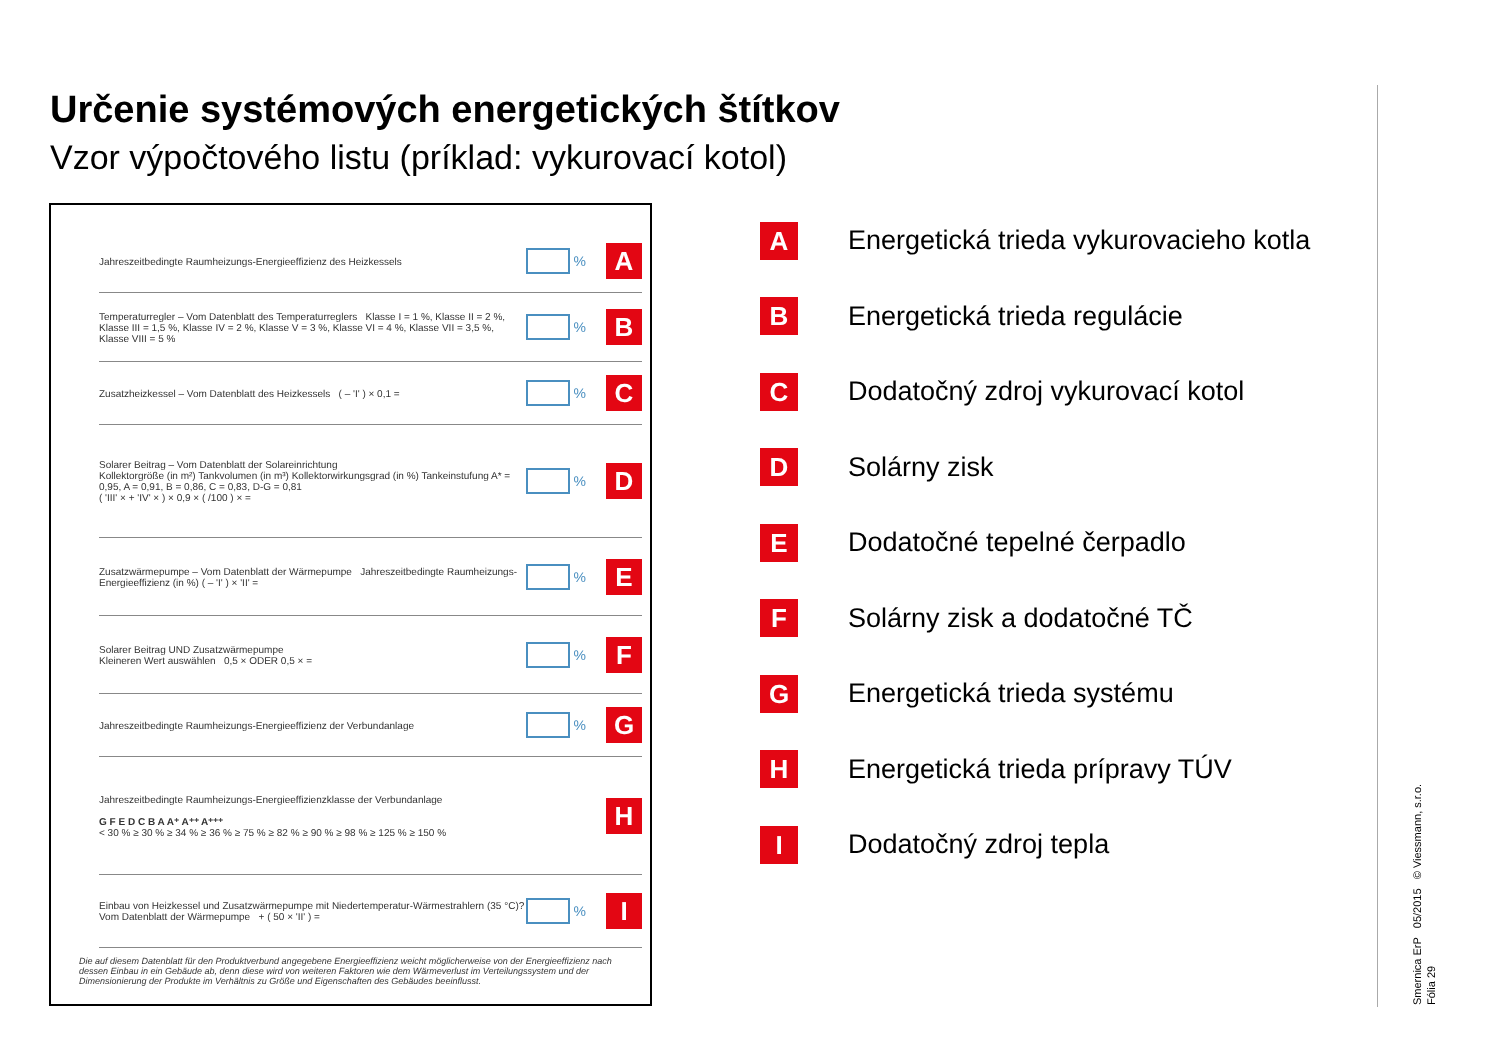Určenie systémových energetických štítkov
Vzor výpočtového listu (príklad: vykurovací kotol)
Jahreszeitbedingte Raumheizungs-Energieeffizienz des Heizkessels % A
Temperaturregler – Vom Datenblatt des Temperaturreglers Klasse I = 1 %, Klasse II = 2 %, Klasse III = 1,5 %, Klasse IV = 2 %, Klasse V = 3 %, Klasse VI = 4 %, Klasse VII = 3,5 %, Klasse VIII = 5 % % B
Zusatzheizkessel – Vom Datenblatt des Heizkessels ( – 'I' ) × 0,1 = % C
Solarer Beitrag – Vom Datenblatt der Solareinrichtung
Kollektorgröße (in m²) Tankvolumen (in m³) Kollektorwirkungsgrad (in %) Tankeinstufung A* = 0,95, A = 0,91, B = 0,86, C = 0,83, D-G = 0,81
( 'III' × + 'IV' × ) × 0,9 × ( /100 ) × = % D
Zusatzwärmepumpe – Vom Datenblatt der Wärmepumpe Jahreszeitbedingte Raumheizungs-Energieeffizienz (in %) ( – 'I' ) × 'II' = % E
Solarer Beitrag UND Zusatzwärmepumpe
Kleineren Wert auswählen 0,5 × ODER 0,5 × = % F
Jahreszeitbedingte Raumheizungs-Energieeffizienz der Verbundanlage % G
Jahreszeitbedingte Raumheizungs-Energieeffizienzklasse der Verbundanlage
G F E D C B A A⁺ A⁺⁺ A⁺⁺⁺
< 30 % ≥ 30 % ≥ 34 % ≥ 36 % ≥ 75 % ≥ 82 % ≥ 90 % ≥ 98 % ≥ 125 % ≥ 150 % H
Einbau von Heizkessel und Zusatzwärmepumpe mit Niedertemperatur-Wärmestrahlern (35 °C)?
Vom Datenblatt der Wärmepumpe + ( 50 × 'II' ) = % I
Die auf diesem Datenblatt für den Produktverbund angegebene Energieeffizienz weicht möglicherweise von der Energieeffizienz nach dessen Einbau in ein Gebäude ab, denn diese wird von weiteren Faktoren wie dem Wärmeverlust im Verteilungssystem und der Dimensionierung der Produkte im Verhältnis zu Größe und Eigenschaften des Gebäudes beeinflusst.
A Energetická trieda vykurovacieho kotla
B Energetická trieda regulácie
C Dodatočný zdroj vykurovací kotol
D Solárny zisk
E Dodatočné tepelné čerpadlo
F Solárny zisk a dodatočné TČ
G Energetická trieda systému
H Energetická trieda prípravy TÚV
I Dodatočný zdroj tepla
Smernica ErP 05/2015 © Viessmann, s.r.o.
Fólia 29